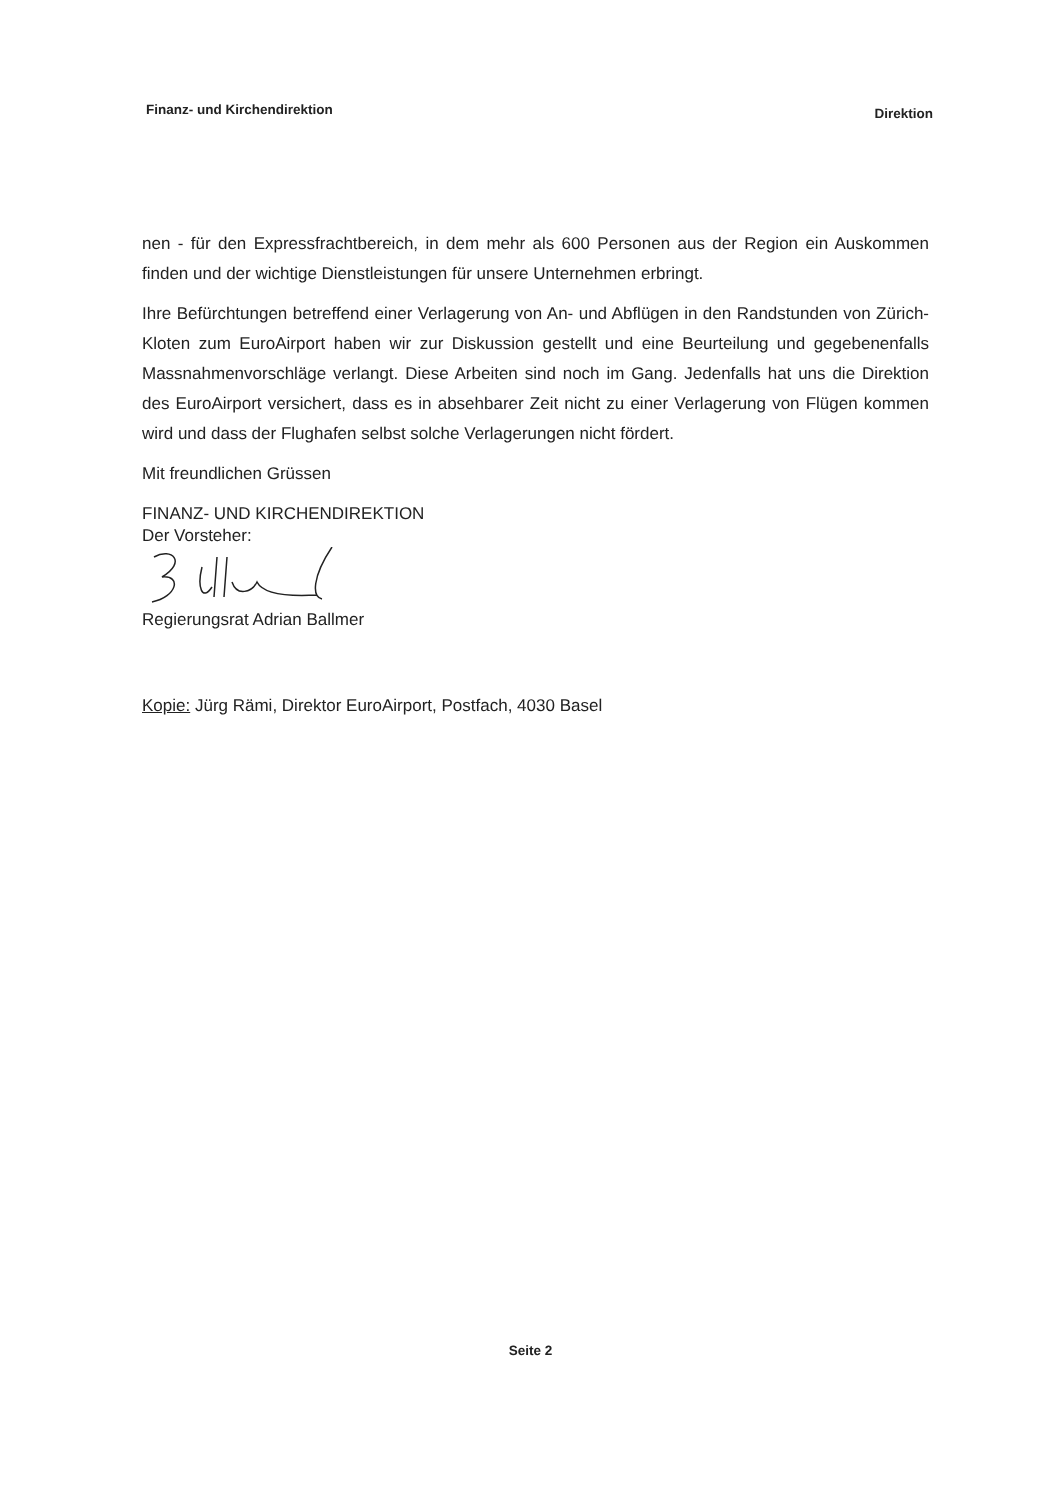Finanz- und Kirchendirektion Direktion
nen - für den Expressfrachtbereich, in dem mehr als 600 Personen aus der Region ein Auskommen finden und der wichtige Dienstleistungen für unsere Unternehmen erbringt.
Ihre Befürchtungen betreffend einer Verlagerung von An- und Abflügen in den Randstunden von Zürich-Kloten zum EuroAirport haben wir zur Diskussion gestellt und eine Beurteilung und gegebenenfalls Massnahmenvorschläge verlangt. Diese Arbeiten sind noch im Gang. Jedenfalls hat uns die Direktion des EuroAirport versichert, dass es in absehbarer Zeit nicht zu einer Verlagerung von Flügen kommen wird und dass der Flughafen selbst solche Verlagerungen nicht fördert.
Mit freundlichen Grüssen
FINANZ- UND KIRCHENDIREKTION
Der Vorsteher:
Regierungsrat Adrian Ballmer
Kopie: Jürg Rämi, Direktor EuroAirport, Postfach, 4030 Basel
Seite 2